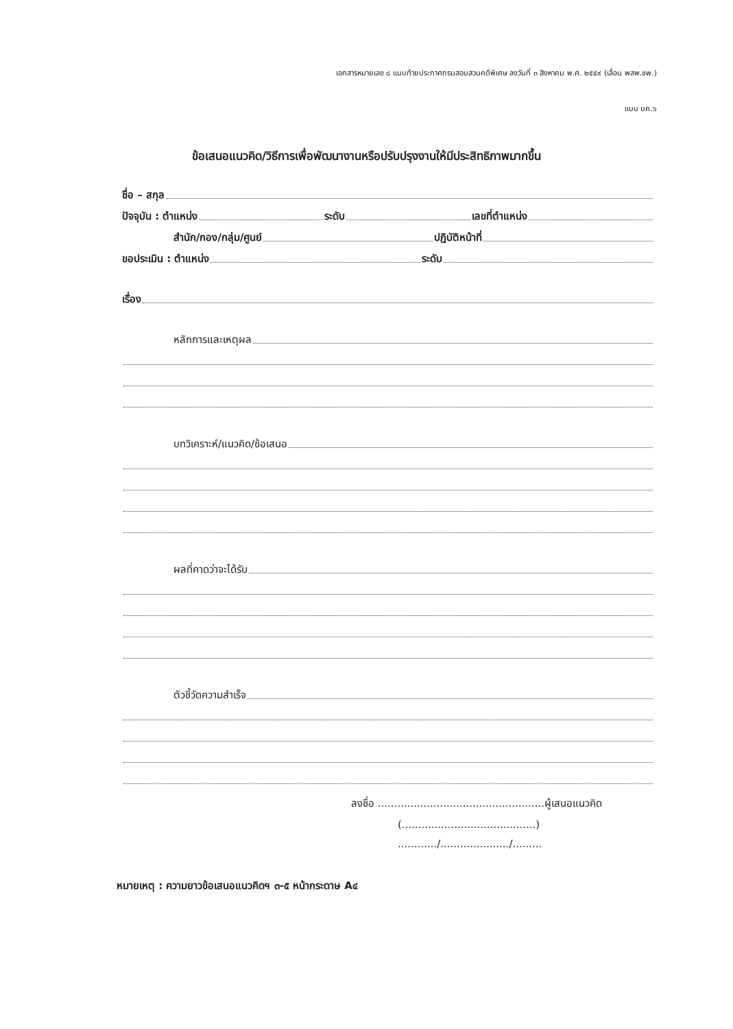เอกสารหมายเลข ๘ แนบท้ายประกาศกรมสอบสวนคดีพิเศษ ลงวันที่ ๓ สิงหาคม พ.ศ. ๒๕๕๙ (เลื่อน พสพ.ชพ.)
แบบ บค.๖
ข้อเสนอแนวคิด/วิธีการเพื่อพัฒนางานหรือปรับปรุงงานให้มีประสิทธิภาพมากขึ้น
ชื่อ – สกุล
ปัจจุบัน : ตำแหน่ง ระดับ เลขที่ตำแหน่ง
สำนัก/กอง/กลุ่ม/ศูนย์ ปฏิบัติหน้าที่
ขอประเมิน : ตำแหน่ง ระดับ
เรื่อง
หลักการและเหตุผล
บทวิเคราะห์/แนวคิด/ข้อเสนอ
ผลที่คาดว่าจะได้รับ
ตัวชี้วัดความสำเร็จ
ลงชื่อ ...................................................ผู้เสนอแนวคิด
(.........................................)
............/...................../.........
หมายเหตุ : ความยาวข้อเสนอแนวคิดฯ ๓-๕ หน้ากระดาษ A๔